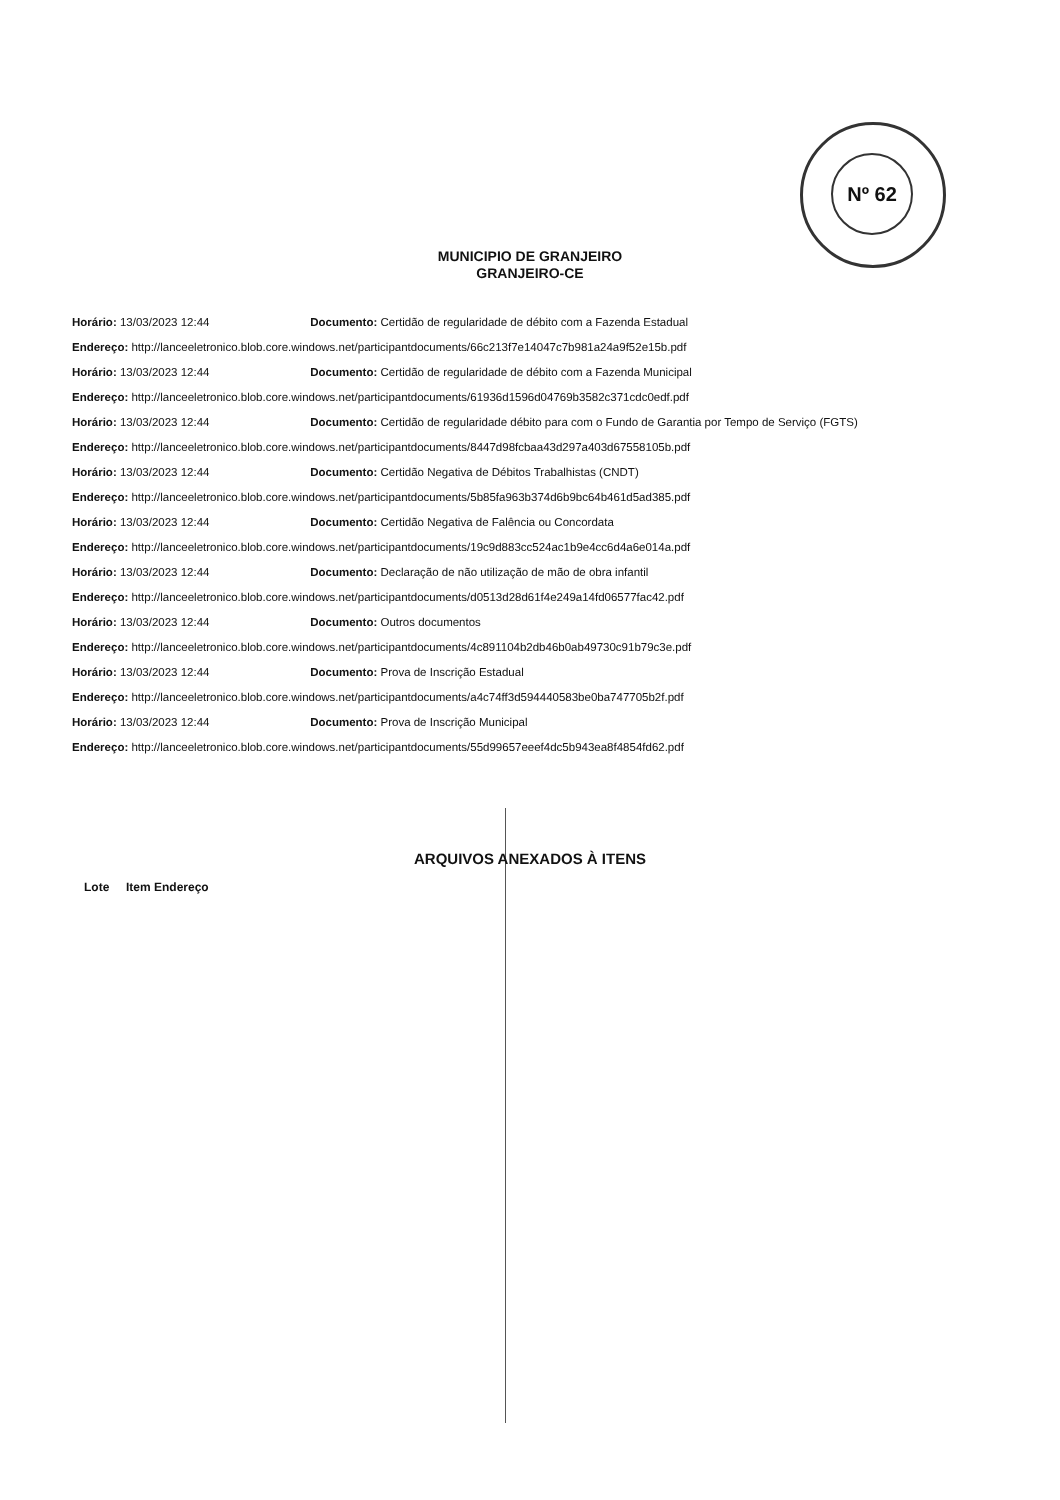Nº 62
MUNICIPIO DE GRANJEIRO
GRANJEIRO-CE
Horário: 13/03/2023 12:44 Documento: Certidão de regularidade de débito com a Fazenda Estadual
Endereço: http://lanceeletronico.blob.core.windows.net/participantdocuments/66c213f7e14047c7b981a24a9f52e15b.pdf
Horário: 13/03/2023 12:44 Documento: Certidão de regularidade de débito com a Fazenda Municipal
Endereço: http://lanceeletronico.blob.core.windows.net/participantdocuments/61936d1596d04769b3582c371cdc0edf.pdf
Horário: 13/03/2023 12:44 Documento: Certidão de regularidade débito para com o Fundo de Garantia por Tempo de Serviço (FGTS)
Endereço: http://lanceeletronico.blob.core.windows.net/participantdocuments/8447d98fcbaa43d297a403d67558105b.pdf
Horário: 13/03/2023 12:44 Documento: Certidão Negativa de Débitos Trabalhistas (CNDT)
Endereço: http://lanceeletronico.blob.core.windows.net/participantdocuments/5b85fa963b374d6b9bc64b461d5ad385.pdf
Horário: 13/03/2023 12:44 Documento: Certidão Negativa de Falência ou Concordata
Endereço: http://lanceeletronico.blob.core.windows.net/participantdocuments/19c9d883cc524ac1b9e4cc6d4a6e014a.pdf
Horário: 13/03/2023 12:44 Documento: Declaração de não utilização de mão de obra infantil
Endereço: http://lanceeletronico.blob.core.windows.net/participantdocuments/d0513d28d61f4e249a14fd06577fac42.pdf
Horário: 13/03/2023 12:44 Documento: Outros documentos
Endereço: http://lanceeletronico.blob.core.windows.net/participantdocuments/4c891104b2db46b0ab49730c91b79c3e.pdf
Horário: 13/03/2023 12:44 Documento: Prova de Inscrição Estadual
Endereço: http://lanceeletronico.blob.core.windows.net/participantdocuments/a4c74ff3d594440583be0ba747705b2f.pdf
Horário: 13/03/2023 12:44 Documento: Prova de Inscrição Municipal
Endereço: http://lanceeletronico.blob.core.windows.net/participantdocuments/55d99657eeef4dc5b943ea8f4854fd62.pdf
ARQUIVOS ANEXADOS À ITENS
Lote Item Endereço